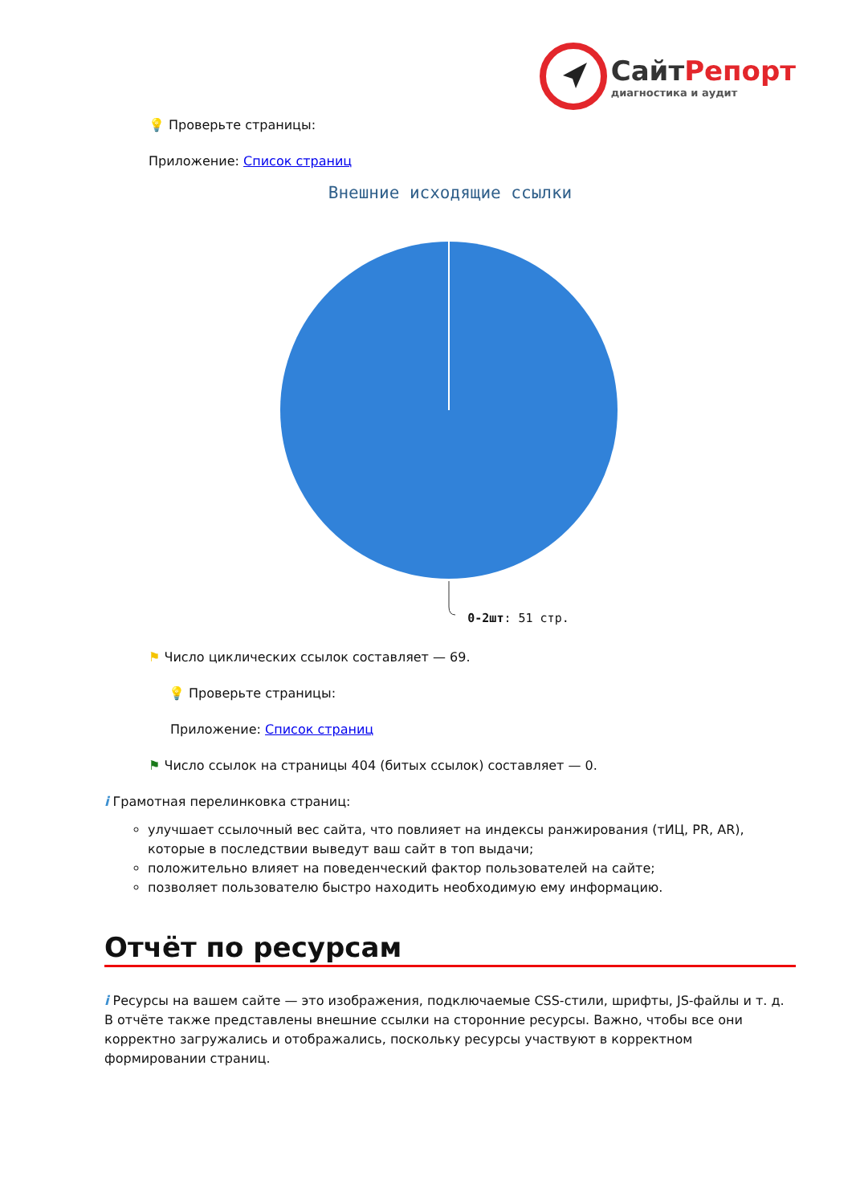Сайт Репорт
диагностика и аудит
💡 Проверьте страницы:
Приложение: Список страниц
Внешние исходящие ссылки
0-2шт: 51 стр.
⚑ Число циклических ссылок составляет — 69.
💡 Проверьте страницы:
Приложение: Список страниц
⚑ Число ссылок на страницы 404 (битых ссылок) составляет — 0.
i Грамотная перелинковка страниц:
улучшает ссылочный вес сайта, что повлияет на индексы ранжирования (тИЦ, PR, AR), которые в последствии выведут ваш сайт в топ выдачи;
положительно влияет на поведенческий фактор пользователей на сайте;
позволяет пользователю быстро находить необходимую ему информацию.
Отчёт по ресурсам
i Ресурсы на вашем сайте — это изображения, подключаемые CSS-стили, шрифты, JS-файлы и т. д. В отчёте также представлены внешние ссылки на сторонние ресурсы. Важно, чтобы все они корректно загружались и отображались, поскольку ресурсы участвуют в корректном формировании страниц.